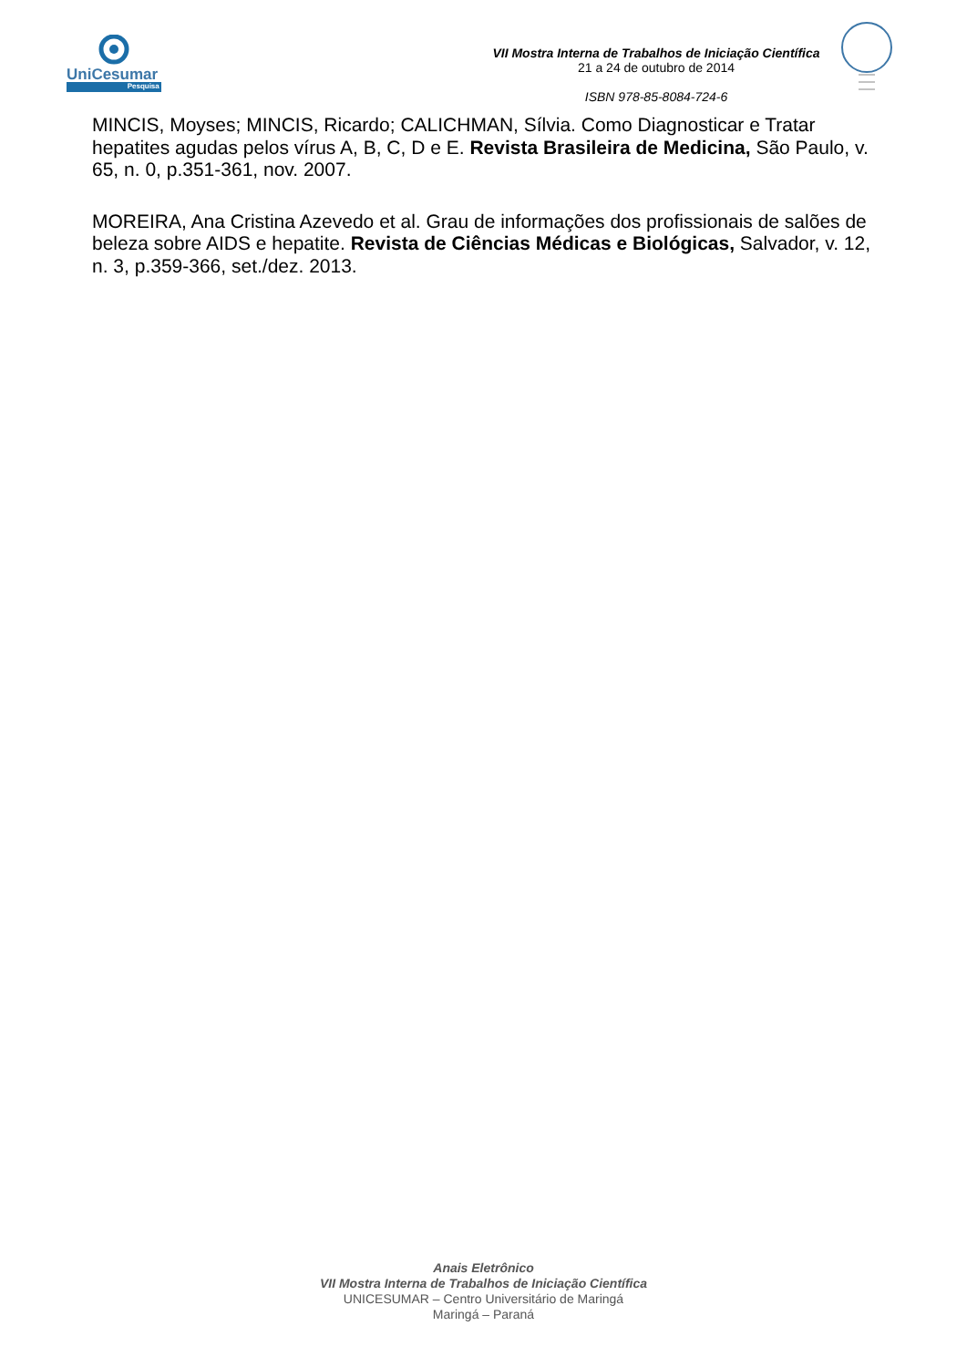UniCesumar
Pesquisa
VII Mostra Interna de Trabalhos de Iniciação Científica
21 a 24 de outubro de 2014
ISBN 978-85-8084-724-6
MINCIS, Moyses; MINCIS, Ricardo; CALICHMAN, Sílvia. Como Diagnosticar e Tratar hepatites agudas pelos vírus A, B, C, D e E. Revista Brasileira de Medicina, São Paulo, v. 65, n. 0, p.351-361, nov. 2007.
MOREIRA, Ana Cristina Azevedo et al. Grau de informações dos profissionais de salões de beleza sobre AIDS e hepatite. Revista de Ciências Médicas e Biológicas, Salvador, v. 12, n. 3, p.359-366, set./dez. 2013.
Anais Eletrônico
VII Mostra Interna de Trabalhos de Iniciação Científica
UNICESUMAR – Centro Universitário de Maringá
Maringá – Paraná